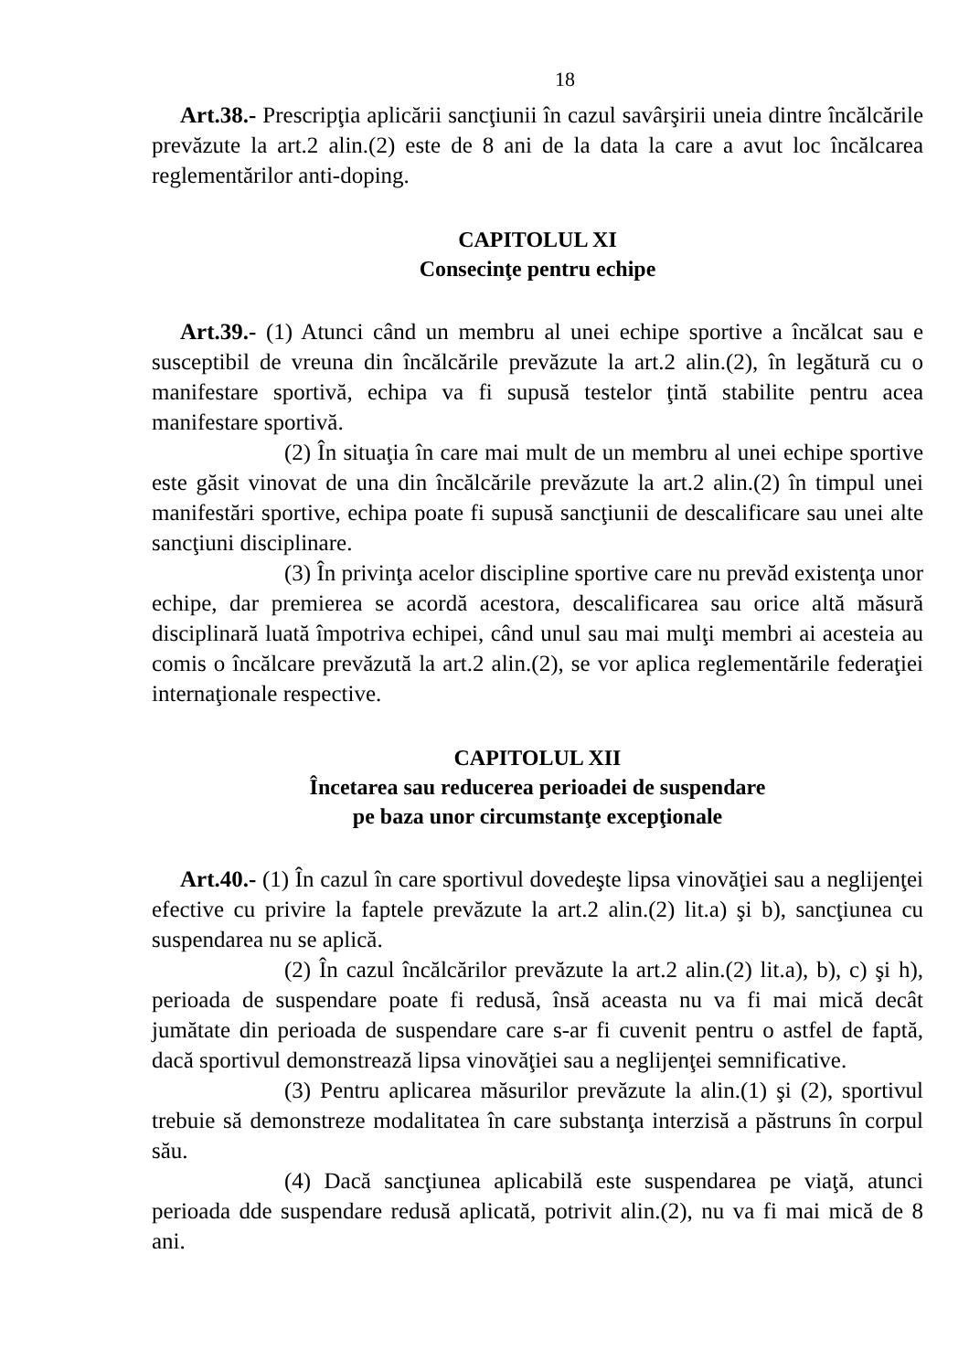18
Art.38.- Prescripţia aplicării sancţiunii în cazul savârşirii uneia dintre încălcările prevăzute la art.2 alin.(2) este de 8 ani de la data la care a avut loc încălcarea reglementărilor anti-doping.
CAPITOLUL XI
Consecinţe pentru echipe
Art.39.- (1) Atunci când un membru al unei echipe sportive a încălcat sau e susceptibil de vreuna din încălcările prevăzute la art.2 alin.(2), în legătură cu o manifestare sportivă, echipa va fi supusă testelor ţintă stabilite pentru acea manifestare sportivă.
(2) În situaţia în care mai mult de un membru al unei echipe sportive este găsit vinovat de una din încălcările prevăzute la art.2 alin.(2) în timpul unei manifestări sportive, echipa poate fi supusă sancţiunii de descalificare sau unei alte sancţiuni disciplinare.
(3) În privinţa acelor discipline sportive care nu prevăd existenţa unor echipe, dar premierea se acordă acestora, descalificarea sau orice altă măsură disciplinară luată împotriva echipei, când unul sau mai mulţi membri ai acesteia au comis o încălcare prevăzută la art.2 alin.(2), se vor aplica reglementările federaţiei internaţionale respective.
CAPITOLUL XII
Încetarea sau reducerea perioadei de suspendare
pe baza unor circumstanţe excepţionale
Art.40.- (1) În cazul în care sportivul dovedeşte lipsa vinovăţiei sau a neglijenţei efective cu privire la faptele prevăzute la art.2 alin.(2) lit.a) şi b), sancţiunea cu suspendarea nu se aplică.
(2) În cazul încălcărilor prevăzute la art.2 alin.(2) lit.a), b), c) şi h), perioada de suspendare poate fi redusă, însă aceasta nu va fi mai mică decât jumătate din perioada de suspendare care s-ar fi cuvenit pentru o astfel de faptă, dacă sportivul demonstrează lipsa vinovăţiei sau a neglijenţei semnificative.
(3) Pentru aplicarea măsurilor prevăzute la alin.(1) şi (2), sportivul trebuie să demonstreze modalitatea în care substanţa interzisă a păstruns în corpul său.
(4) Dacă sancţiunea aplicabilă este suspendarea pe viaţă, atunci perioada dde suspendare redusă aplicată, potrivit alin.(2), nu va fi mai mică de 8 ani.